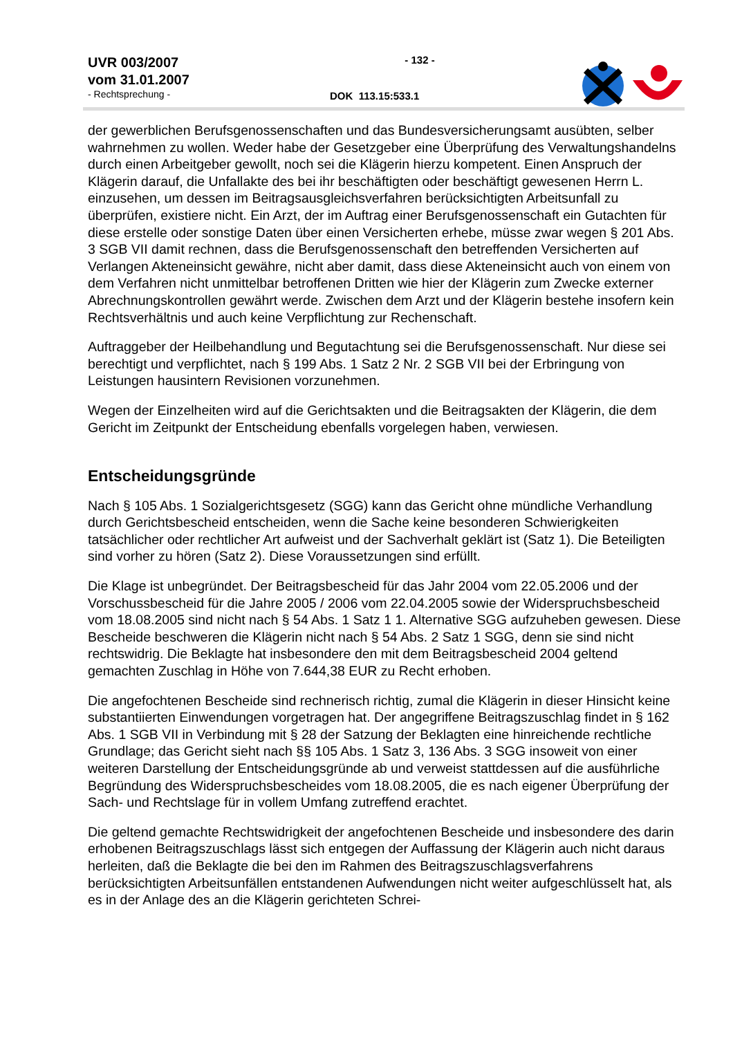UVR 003/2007
vom 31.01.2007
- Rechtsprechung -
- 132 -
DOK 113.15:533.1
der gewerblichen Berufsgenossenschaften und das Bundesversicherungsamt ausübten, selber wahrnehmen zu wollen. Weder habe der Gesetzgeber eine Überprüfung des Verwaltungshandelns durch einen Arbeitgeber gewollt, noch sei die Klägerin hierzu kompetent. Einen Anspruch der Klägerin darauf, die Unfallakte des bei ihr beschäftigten oder beschäftigt gewesenen Herrn L. einzusehen, um dessen im Beitragsausgleichsverfahren berücksichtigten Arbeitsunfall zu überprüfen, existiere nicht. Ein Arzt, der im Auftrag einer Berufsgenossenschaft ein Gutachten für diese erstelle oder sonstige Daten über einen Versicherten erhebe, müsse zwar wegen § 201 Abs. 3 SGB VII damit rechnen, dass die Berufsgenossenschaft den betreffenden Versicherten auf Verlangen Akteneinsicht gewähre, nicht aber damit, dass diese Akteneinsicht auch von einem von dem Verfahren nicht unmittelbar betroffenen Dritten wie hier der Klägerin zum Zwecke externer Abrechnungskontrollen gewährt werde. Zwischen dem Arzt und der Klägerin bestehe insofern kein Rechtsverhältnis und auch keine Verpflichtung zur Rechenschaft.
Auftraggeber der Heilbehandlung und Begutachtung sei die Berufsgenossenschaft. Nur diese sei berechtigt und verpflichtet, nach § 199 Abs. 1 Satz 2 Nr. 2 SGB VII bei der Erbringung von Leistungen hausintern Revisionen vorzunehmen.
Wegen der Einzelheiten wird auf die Gerichtsakten und die Beitragsakten der Klägerin, die dem Gericht im Zeitpunkt der Entscheidung ebenfalls vorgelegen haben, verwiesen.
Entscheidungsgründe
Nach § 105 Abs. 1 Sozialgerichtsgesetz (SGG) kann das Gericht ohne mündliche Verhandlung durch Gerichtsbescheid entscheiden, wenn die Sache keine besonderen Schwierigkeiten tatsächlicher oder rechtlicher Art aufweist und der Sachverhalt geklärt ist (Satz 1). Die Beteiligten sind vorher zu hören (Satz 2). Diese Voraussetzungen sind erfüllt.
Die Klage ist unbegründet. Der Beitragsbescheid für das Jahr 2004 vom 22.05.2006 und der Vorschussbescheid für die Jahre 2005 / 2006 vom 22.04.2005 sowie der Widerspruchsbescheid vom 18.08.2005 sind nicht nach § 54 Abs. 1 Satz 1 1. Alternative SGG aufzuheben gewesen. Diese Bescheide beschweren die Klägerin nicht nach § 54 Abs. 2 Satz 1 SGG, denn sie sind nicht rechtswidrig. Die Beklagte hat insbesondere den mit dem Beitragsbescheid 2004 geltend gemachten Zuschlag in Höhe von 7.644,38 EUR zu Recht erhoben.
Die angefochtenen Bescheide sind rechnerisch richtig, zumal die Klägerin in dieser Hinsicht keine substantiierten Einwendungen vorgetragen hat. Der angegriffene Beitragszuschlag findet in § 162 Abs. 1 SGB VII in Verbindung mit § 28 der Satzung der Beklagten eine hinreichende rechtliche Grundlage; das Gericht sieht nach §§ 105 Abs. 1 Satz 3, 136 Abs. 3 SGG insoweit von einer weiteren Darstellung der Entscheidungsgründe ab und verweist stattdessen auf die ausführliche Begründung des Widerspruchsbescheides vom 18.08.2005, die es nach eigener Überprüfung der Sach- und Rechtslage für in vollem Umfang zutreffend erachtet.
Die geltend gemachte Rechtswidrigkeit der angefochtenen Bescheide und insbesondere des darin erhobenen Beitragszuschlags lässt sich entgegen der Auffassung der Klägerin auch nicht daraus herleiten, daß die Beklagte die bei den im Rahmen des Beitragszuschlagsverfahrens berücksichtigten Arbeitsunfällen entstandenen Aufwendungen nicht weiter aufgeschlüsselt hat, als es in der Anlage des an die Klägerin gerichteten Schrei-